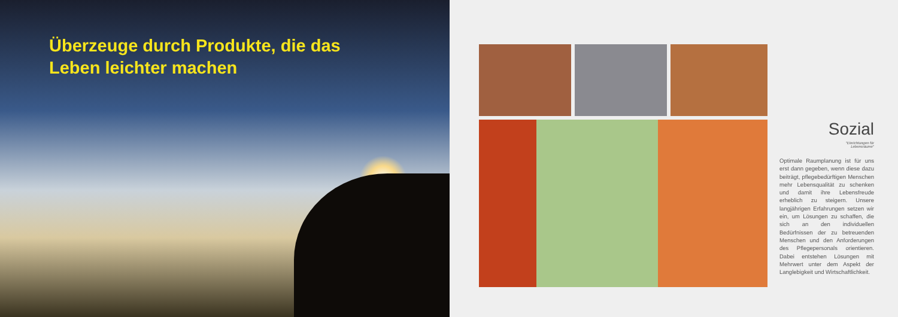Überzeuge durch Produkte, die das Leben leichter machen
Sozial
"Einrichtungen für
Lebensräume"
Optimale Raumplanung ist für uns erst dann gegeben, wenn diese dazu beiträgt, pflegebedürftigen Menschen mehr Lebensqualität zu schenken und damit ihre Lebensfreude erheblich zu steigern. Unsere langjährigen Erfahrungen setzen wir ein, um Lösungen zu schaffen, die sich an den individuellen Bedürfnissen der zu betreuenden Menschen und den Anforderungen des Pflegepersonals orientieren. Dabei entstehen Lösungen mit Mehrwert unter dem Aspekt der Langlebigkeit und Wirtschaftlichkeit.